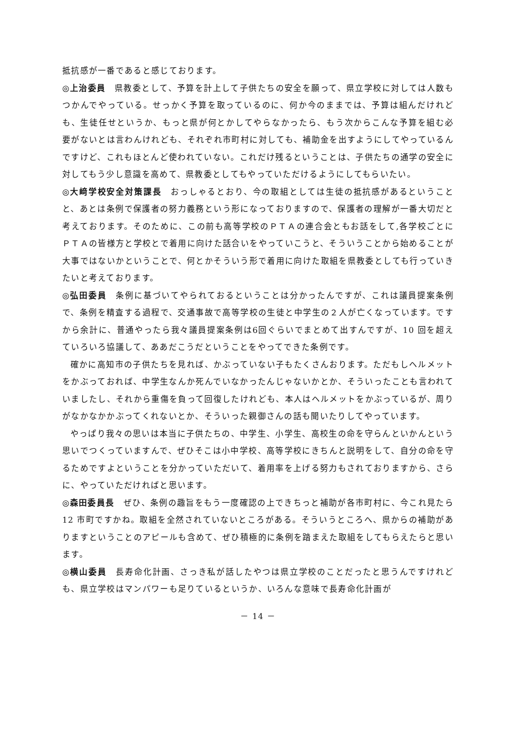抵抗感が一番であると感じております。
◎上治委員　県教委として、予算を計上して子供たちの安全を願って、県立学校に対しては人数もつかんでやっている。せっかく予算を取っているのに、何か今のままでは、予算は組んだけれども、生徒任せというか、もっと県が何とかしてやらなかったら、もう次からこんな予算を組む必要がないとは言わんけれども、それぞれ市町村に対しても、補助金を出すようにしてやっているんですけど、これもほとんど使われていない。これだけ残るということは、子供たちの通学の安全に対してもう少し意識を高めて、県教委としてもやっていただけるようにしてもらいたい。
◎大﨑学校安全対策課長　おっしゃるとおり、今の取組としては生徒の抵抗感があるということと、あとは条例で保護者の努力義務という形になっておりますので、保護者の理解が一番大切だと考えております。そのために、この前も高等学校のＰＴＡの連合会ともお話をして,各学校ごとにＰＴＡの皆様方と学校とで着用に向けた話合いをやっていこうと、そういうことから始めることが大事ではないかということで、何とかそういう形で着用に向けた取組を県教委としても行っていきたいと考えております。
◎弘田委員　条例に基づいてやられておるということは分かったんですが、これは議員提案条例で、条例を精査する過程で、交通事故で高等学校の生徒と中学生の２人が亡くなっています。ですから余計に、普通やったら我々議員提案条例は6回ぐらいでまとめて出すんですが、10 回を超えていろいろ協議して、ああだこうだということをやってできた条例です。
確かに高知市の子供たちを見れば、かぶっていない子もたくさんおります。ただもしヘルメットをかぶっておれば、中学生なんか死んでいなかったんじゃないかとか、そういったことも言われていましたし、それから重傷を負って回復したけれども、本人はヘルメットをかぶっているが、周りがなかなかかぶってくれないとか、そういった親御さんの話も聞いたりしてやっています。
やっぱり我々の思いは本当に子供たちの、中学生、小学生、高校生の命を守らんといかんという思いでつくっていますんで、ぜひそこは小中学校、高等学校にきちんと説明をして、自分の命を守るためですよということを分かっていただいて、着用率を上げる努力もされておりますから、さらに、やっていただければと思います。
◎森田委員長　ぜひ、条例の趣旨をもう一度確認の上できちっと補助が各市町村に、今これ見たら 12 市町ですかね。取組を全然されていないところがある。そういうところへ、県からの補助がありますということのアピールも含めて、ぜひ積極的に条例を踏まえた取組をしてもらえたらと思います。
◎横山委員　長寿命化計画、さっき私が話したやつは県立学校のことだったと思うんですけれども、県立学校はマンパワーも足りているというか、いろんな意味で長寿命化計画が
－ 14 －